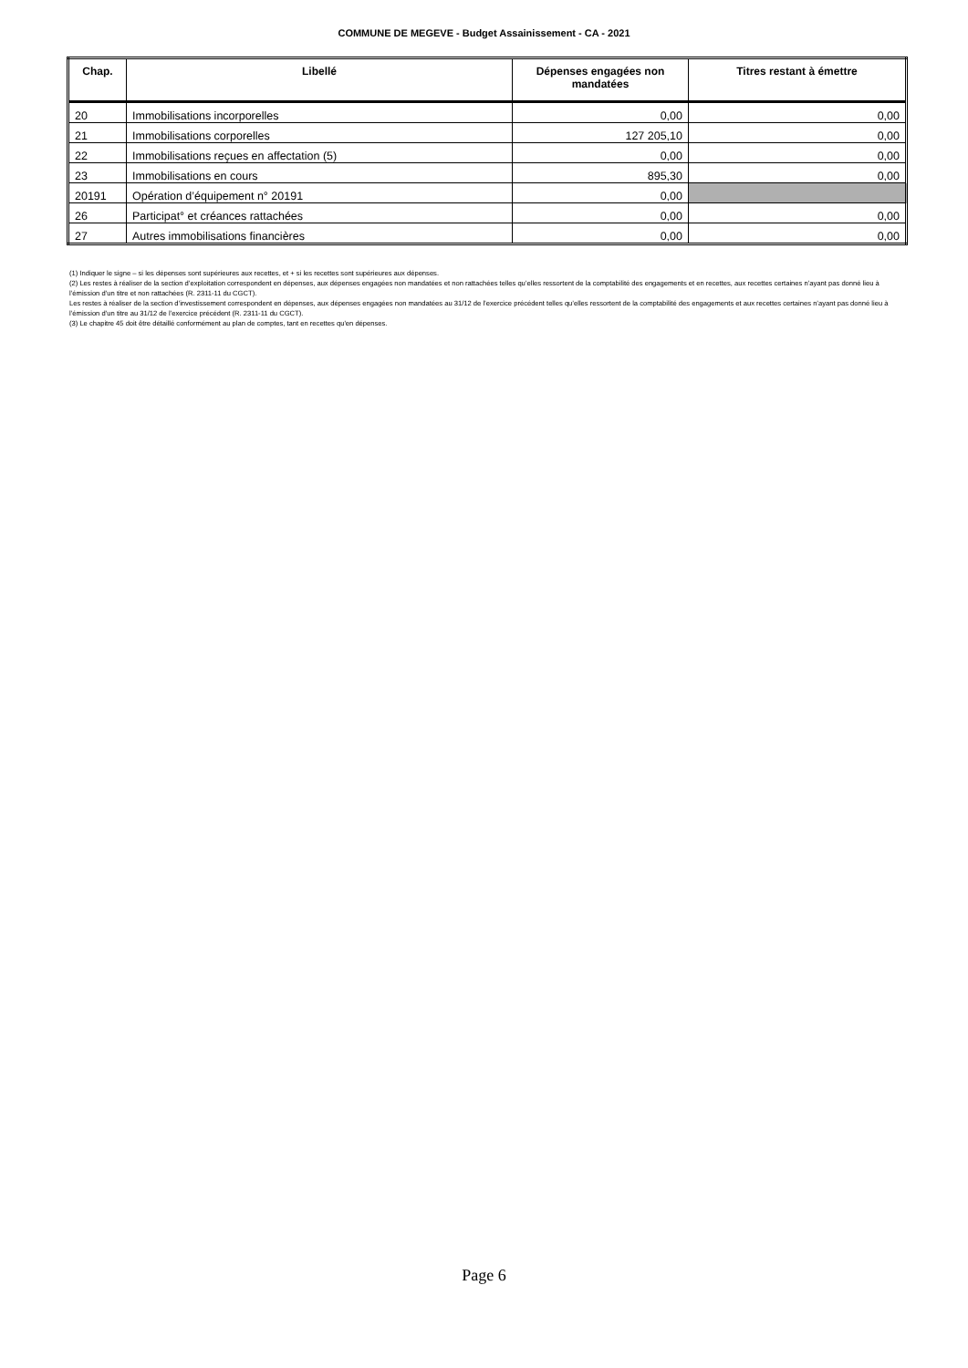COMMUNE DE MEGEVE - Budget Assainissement - CA - 2021
| Chap. | Libellé | Dépenses engagées non mandatées | Titres restant à émettre |
| --- | --- | --- | --- |
| 20 | Immobilisations incorporelles | 0,00 | 0,00 |
| 21 | Immobilisations corporelles | 127 205,10 | 0,00 |
| 22 | Immobilisations reçues en affectation (5) | 0,00 | 0,00 |
| 23 | Immobilisations en cours | 895,30 | 0,00 |
| 20191 | Opération d’équipement n° 20191 | 0,00 | |
| 26 | Participat° et créances rattachées | 0,00 | 0,00 |
| 27 | Autres immobilisations financières | 0,00 | 0,00 |
(1) Indiquer le signe – si les dépenses sont supérieures aux recettes, et + si les recettes sont supérieures aux dépenses.
(2) Les restes à réaliser de la section d’exploitation correspondent en dépenses, aux dépenses engagées non mandatées et non rattachées telles qu’elles ressortent de la comptabilité des engagements et en recettes, aux recettes certaines n’ayant pas donné lieu à l’émission d’un titre et non rattachées (R. 2311-11 du CGCT).
Les restes à réaliser de la section d’investissement correspondent en dépenses, aux dépenses engagées non mandatées au 31/12 de l’exercice précédent telles qu’elles ressortent de la comptabilité des engagements et aux recettes certaines n’ayant pas donné lieu à l’émission d’un titre au 31/12 de l’exercice précédent (R. 2311-11 du CGCT).
(3) Le chapitre 45 doit être détaillé conformément au plan de comptes, tant en recettes qu'en dépenses.
Page 6